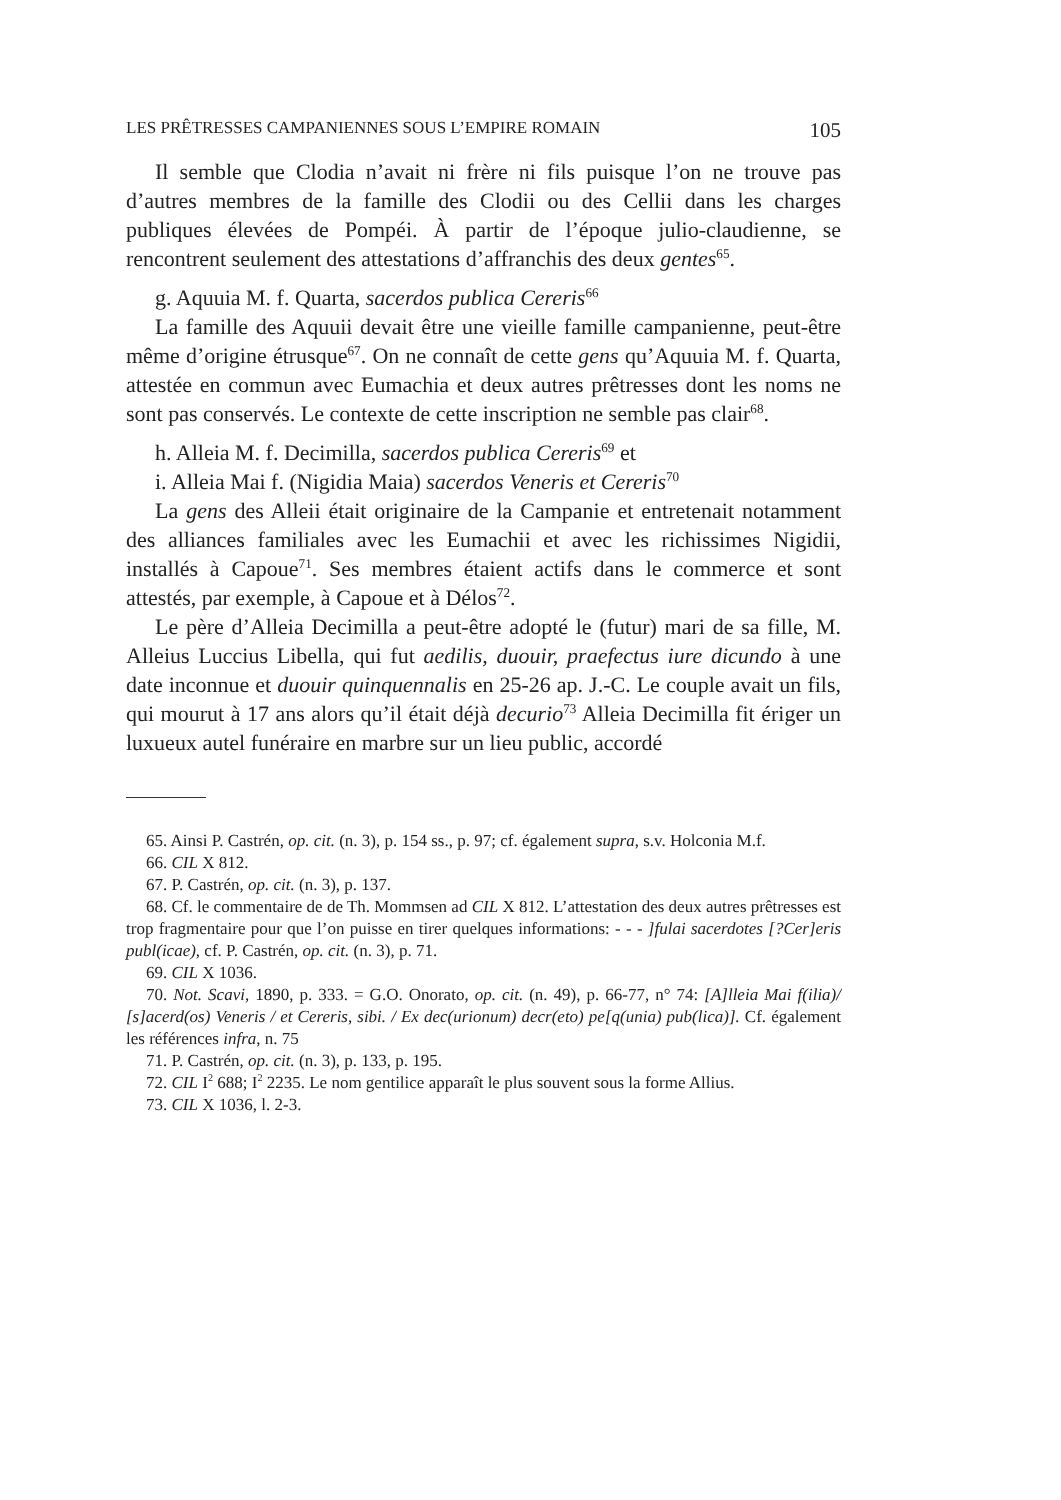LES PRÊTRESSES CAMPANIENNES SOUS L’EMPIRE ROMAIN 105
Il semble que Clodia n’avait ni frère ni fils puisque l’on ne trouve pas d’autres membres de la famille des Clodii ou des Cellii dans les charges publiques élevées de Pompéi. À partir de l’époque julio-claudienne, se rencontrent seulement des attestations d’affranchis des deux gentes<sup>65</sup>.
g. Aquuia M. f. Quarta, sacerdos publica Cereris<sup>66</sup>
La famille des Aquuii devait être une vieille famille campanienne, peut-être même d’origine étrusque<sup>67</sup>. On ne connaît de cette gens qu’Aquuia M. f. Quarta, attestée en commun avec Eumachia et deux autres prêtresses dont les noms ne sont pas conservés. Le contexte de cette inscription ne semble pas clair<sup>68</sup>.
h. Alleia M. f. Decimilla, sacerdos publica Cereris<sup>69</sup> et
i. Alleia Mai f. (Nigidia Maia) sacerdos Veneris et Cereris<sup>70</sup>
La gens des Alleii était originaire de la Campanie et entretenait notamment des alliances familiales avec les Eumachii et avec les richissimes Nigidii, installés à Capoue<sup>71</sup>. Ses membres étaient actifs dans le commerce et sont attestés, par exemple, à Capoue et à Délos<sup>72</sup>.
Le père d’Alleia Decimilla a peut-être adopté le (futur) mari de sa fille, M. Alleius Luccius Libella, qui fut aedilis, duouir, praefectus iure dicundo à une date inconnue et duouir quinquennalis en 25-26 ap. J.-C. Le couple avait un fils, qui mourut à 17 ans alors qu’il était déjà decurio<sup>73</sup> Alleia Decimilla fit ériger un luxueux autel funéraire en marbre sur un lieu public, accordé
65. Ainsi P. Castrén, op. cit. (n. 3), p. 154 ss., p. 97; cf. également supra, s.v. Holconia M.f.
66. CIL X 812.
67. P. Castrén, op. cit. (n. 3), p. 137.
68. Cf. le commentaire de de Th. Mommsen ad CIL X 812. L’attestation des deux autres prêtresses est trop fragmentaire pour que l’on puisse en tirer quelques informations: - - - ]fulai sacerdotes [?Cer]eris publ(icae), cf. P. Castrén, op. cit. (n. 3), p. 71.
69. CIL X 1036.
70. Not. Scavi, 1890, p. 333. = G.O. Onorato, op. cit. (n. 49), p. 66-77, n° 74: [A]lleia Mai f(ilia)/ [s]acerd(os) Veneris / et Cereris, sibi. / Ex dec(urionum) decr(eto) pe[q(unia) pub(lica)]. Cf. également les références infra, n. 75
71. P. Castrén, op. cit. (n. 3), p. 133, p. 195.
72. CIL I<sup>2</sup> 688; I<sup>2</sup> 2235. Le nom gentilice apparaît le plus souvent sous la forme Allius.
73. CIL X 1036, l. 2-3.